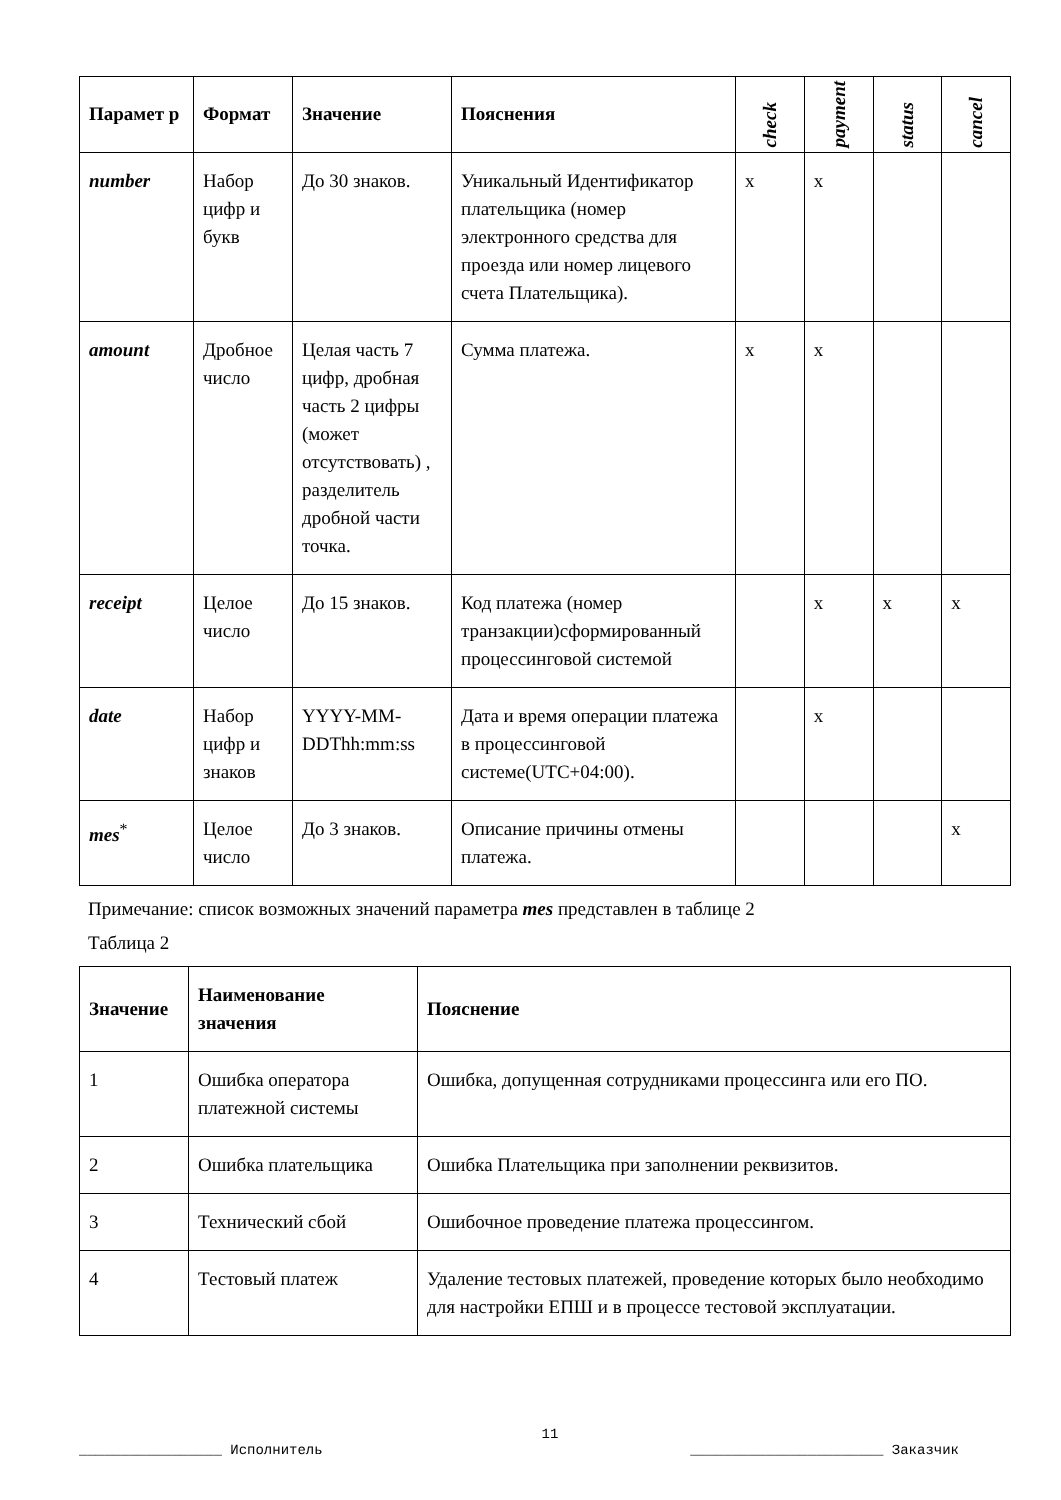| Парамет р | Формат | Значение | Пояснения | check | payment | status | cancel |
| --- | --- | --- | --- | --- | --- | --- | --- |
| number | Набор цифр и букв | До 30 знаков. | Уникальный Идентификатор плательщика (номер электронного средства для проезда или номер лицевого счета Плательщика). | x | x | | |
| amount | Дробное число | Целая часть 7 цифр, дробная часть 2 цифры (может отсутствовать) , разделитель дробной части точка. | Сумма платежа. | x | x | | |
| receipt | Целое число | До 15 знаков. | Код платежа (номер транзакции)сформированный процессинговой системой | | x | x | x |
| date | Набор цифр и знаков | YYYY-MM-DDThh:mm:ss | Дата и время операции платежа в процессинговой системе(UTC+04:00). | | x | | |
| mes<sup>*</sup> | Целое число | До 3 знаков. | Описание причины отмены платежа. | | | | x |
Примечание: список возможных значений параметра mes представлен в таблице 2
Таблица 2
| Значение | Наименование значения | Пояснение |
| --- | --- | --- |
| 1 | Ошибка оператора платежной системы | Ошибка, допущенная сотрудниками процессинга или его ПО. |
| 2 | Ошибка плательщика | Ошибка Плательщика при заполнении реквизитов. |
| 3 | Технический сбой | Ошибочное проведение платежа процессингом. |
| 4 | Тестовый платеж | Удаление тестовых платежей, проведение которых было необходимо для настройки ЕПШ и в процессе тестовой эксплуатации. |
11
_________________ Исполнитель _______________________ Заказчик